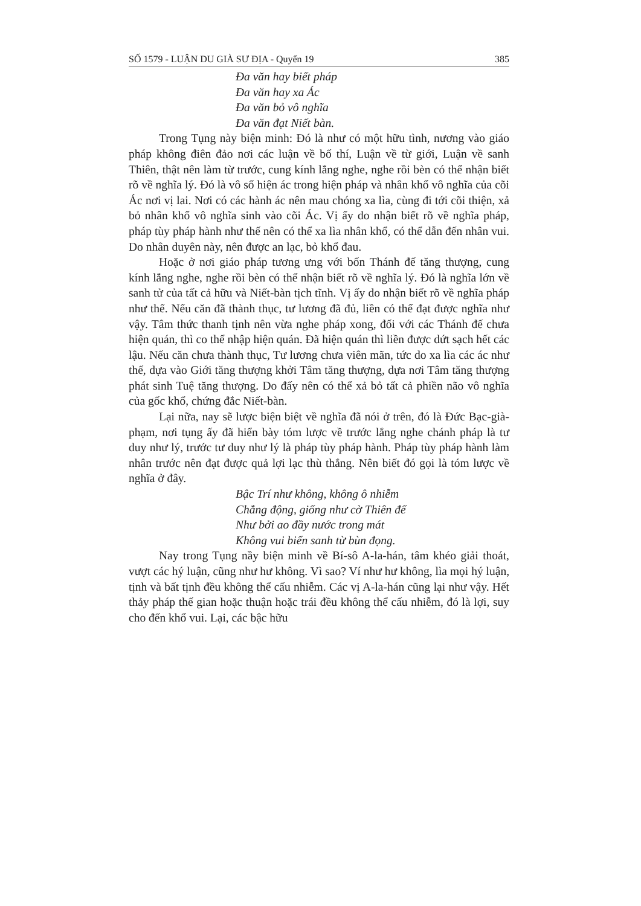SỐ 1579 - LUẬN DU GIÀ SƯ ĐỊA - Quyển 19 385
Đa văn hay biết pháp
Đa văn hay xa Ác
Đa văn bỏ vô nghĩa
Đa văn đạt Niết bàn.
Trong Tụng này biện minh: Đó là như có một hữu tình, nương vào giáo pháp không điên đảo nơi các luận về bố thí, Luận về từ giới, Luận về sanh Thiên, thật nên làm từ trước, cung kính lắng nghe, nghe rồi bèn có thể nhận biết rõ về nghĩa lý. Đó là vô số hiện ác trong hiện pháp và nhân khổ vô nghĩa của cõi Ác nơi vị lai. Nơi có các hành ác nên mau chóng xa lìa, cùng đi tới cõi thiện, xả bỏ nhân khổ vô nghĩa sinh vào cõi Ác. Vị ấy do nhận biết rõ về nghĩa pháp, pháp tùy pháp hành như thế nên có thể xa lìa nhân khổ, có thể dẫn đến nhân vui. Do nhân duyên này, nên được an lạc, bỏ khổ đau.
Hoặc ở nơi giáo pháp tương ưng với bốn Thánh đế tăng thượng, cung kính lắng nghe, nghe rồi bèn có thể nhận biết rõ về nghĩa lý. Đó là nghĩa lớn về sanh tử của tất cả hữu và Niết-bàn tịch tĩnh. Vị ấy do nhận biết rõ về nghĩa pháp như thế. Nếu căn đã thành thục, tư lương đã đủ, liền có thể đạt được nghĩa như vậy. Tâm thức thanh tịnh nên vừa nghe pháp xong, đối với các Thánh đế chưa hiện quán, thì co thể nhập hiện quán. Đã hiện quán thì liền được dứt sạch hết các lậu. Nếu căn chưa thành thục, Tư lương chưa viên mãn, tức do xa lìa các ác như thế, dựa vào Giới tăng thượng khởi Tâm tăng thượng, dựa nơi Tâm tăng thượng phát sinh Tuệ tăng thượng. Do đấy nên có thể xả bỏ tất cả phiền não vô nghĩa của gốc khổ, chứng đắc Niết-bàn.
Lại nữa, nay sẽ lược biện biệt về nghĩa đã nói ở trên, đó là Đức Bạc-già-phạm, nơi tụng ấy đã hiển bày tóm lược về trước lắng nghe chánh pháp là tư duy như lý, trước tư duy như lý là pháp tùy pháp hành. Pháp tùy pháp hành làm nhân trước nên đạt được quả lợi lạc thù thắng. Nên biết đó gọi là tóm lược về nghĩa ở đây.
Bậc Trí như không, không ô nhiễm
Chẳng động, giống như cờ Thiên đế
Như bởi ao đầy nước trong mát
Không vui biển sanh từ bùn đọng.
Nay trong Tụng nầy biện minh về Bí-sô A-la-hán, tâm khéo giải thoát, vượt các hý luận, cũng như hư không. Vì sao? Ví như hư không, lìa mọi hý luận, tịnh và bất tịnh đều không thể cấu nhiễm. Các vị A-la-hán cũng lại như vậy. Hết thảy pháp thế gian hoặc thuận hoặc trái đều không thể cấu nhiễm, đó là lợi, suy cho đến khổ vui. Lại, các bậc hữu